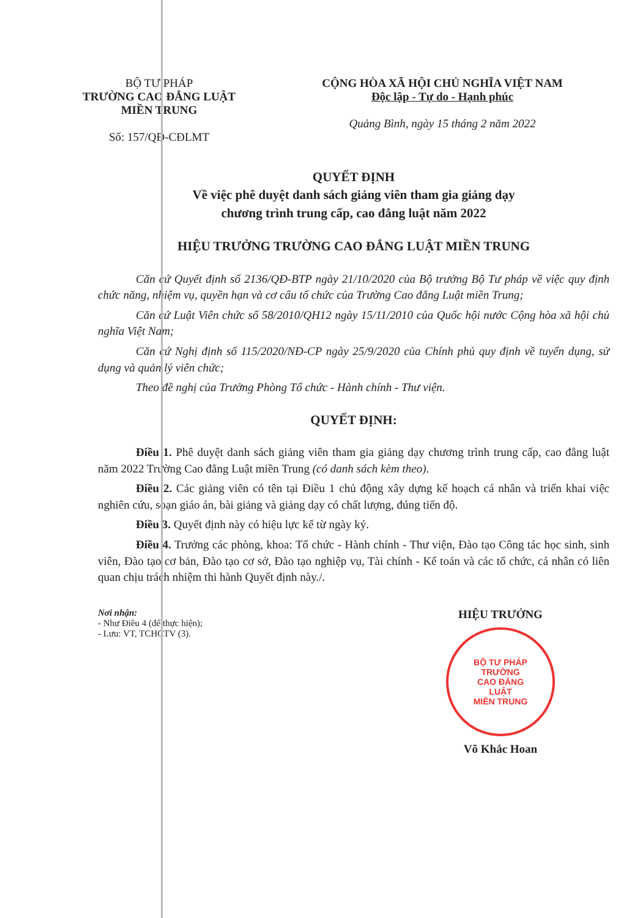BỘ TƯ PHÁP
TRƯỜNG CAO ĐẲNG LUẬT
MIỀN TRUNG
Số: 157/QĐ-CĐLMT
CỘNG HÒA XÃ HỘI CHỦ NGHĨA VIỆT NAM
Độc lập - Tự do - Hạnh phúc
Quảng Bình, ngày 15 tháng 2 năm 2022
QUYẾT ĐỊNH
Về việc phê duyệt danh sách giảng viên tham gia giảng dạy
chương trình trung cấp, cao đẳng luật năm 2022
HIỆU TRƯỞNG TRƯỜNG CAO ĐẲNG LUẬT MIỀN TRUNG
Căn cứ Quyết định số 2136/QĐ-BTP ngày 21/10/2020 của Bộ trưởng Bộ Tư pháp về việc quy định chức năng, nhiệm vụ, quyền hạn và cơ cấu tổ chức của Trường Cao đẳng Luật miền Trung;
Căn cứ Luật Viên chức số 58/2010/QH12 ngày 15/11/2010 của Quốc hội nước Cộng hòa xã hội chủ nghĩa Việt Nam;
Căn cứ Nghị định số 115/2020/NĐ-CP ngày 25/9/2020 của Chính phủ quy định về tuyển dụng, sử dụng và quản lý viên chức;
Theo đề nghị của Trưởng Phòng Tổ chức - Hành chính - Thư viện.
QUYẾT ĐỊNH:
Điều 1. Phê duyệt danh sách giảng viên tham gia giảng dạy chương trình trung cấp, cao đẳng luật năm 2022 Trường Cao đẳng Luật miền Trung (có danh sách kèm theo).
Điều 2. Các giảng viên có tên tại Điều 1 chủ động xây dựng kế hoạch cá nhân và triển khai việc nghiên cứu, soạn giáo án, bài giảng và giảng dạy có chất lượng, đúng tiến độ.
Điều 3. Quyết định này có hiệu lực kể từ ngày ký.
Điều 4. Trưởng các phòng, khoa: Tổ chức - Hành chính - Thư viện, Đào tạo Công tác học sinh, sinh viên, Đào tạo cơ bản, Đào tạo cơ sở, Đào tạo nghiệp vụ, Tài chính - Kế toán và các tổ chức, cá nhân có liên quan chịu trách nhiệm thi hành Quyết định này./.
Nơi nhận:
- Như Điều 4 (để thực hiện);
- Lưu: VT, TCHCTV (3).
HIỆU TRƯỞNG
BỘ TƯ PHÁP
TRƯỜNG
CAO ĐẲNG
LUẬT
MIỀN TRUNG
Võ Khắc Hoan